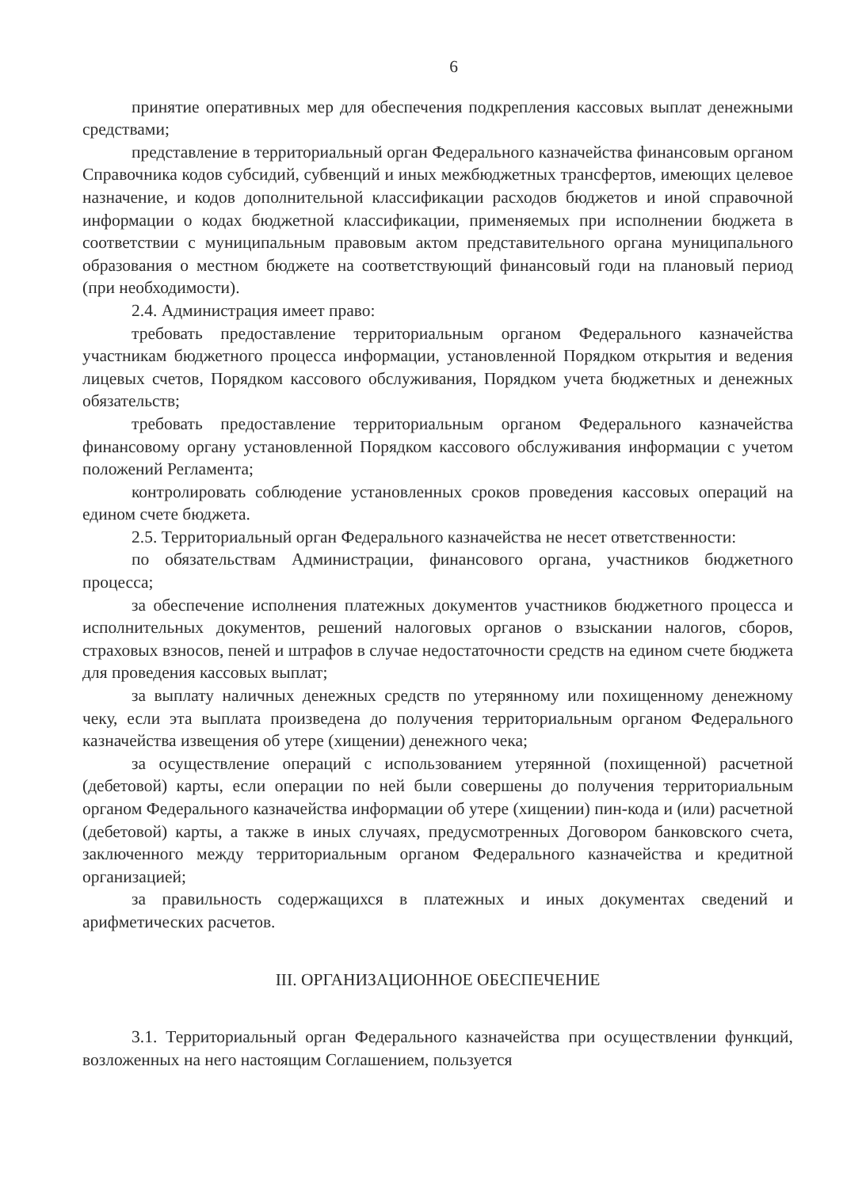6
принятие оперативных мер для обеспечения подкрепления кассовых выплат денежными средствами;
представление в территориальный орган Федерального казначейства финансовым органом Справочника кодов субсидий, субвенций и иных межбюджетных трансфертов, имеющих целевое назначение, и кодов дополнительной классификации расходов бюджетов и иной справочной информации о кодах бюджетной классификации, применяемых при исполнении бюджета в соответствии с муниципальным правовым актом представительного органа муниципального образования о местном бюджете на соответствующий финансовый годи на плановый период (при необходимости).
2.4. Администрация имеет право:
требовать предоставление территориальным органом Федерального казначейства участникам бюджетного процесса информации, установленной Порядком открытия и ведения лицевых счетов, Порядком кассового обслуживания, Порядком учета бюджетных и денежных обязательств;
требовать предоставление территориальным органом Федерального казначейства финансовому органу установленной Порядком кассового обслуживания информации с учетом положений Регламента;
контролировать соблюдение установленных сроков проведения кассовых операций на едином счете бюджета.
2.5. Территориальный орган Федерального казначейства не несет ответственности:
по обязательствам Администрации, финансового органа, участников бюджетного процесса;
за обеспечение исполнения платежных документов участников бюджетного процесса и исполнительных документов, решений налоговых органов о взыскании налогов, сборов, страховых взносов, пеней и штрафов в случае недостаточности средств на едином счете бюджета для проведения кассовых выплат;
за выплату наличных денежных средств по утерянному или похищенному денежному чеку, если эта выплата произведена до получения территориальным органом Федерального казначейства извещения об утере (хищении) денежного чека;
за осуществление операций с использованием утерянной (похищенной) расчетной (дебетовой) карты, если операции по ней были совершены до получения территориальным органом Федерального казначейства информации об утере (хищении) пин-кода и (или) расчетной (дебетовой) карты, а также в иных случаях, предусмотренных Договором банковского счета, заключенного между территориальным органом Федерального казначейства и кредитной организацией;
за правильность содержащихся в платежных и иных документах сведений и арифметических расчетов.
III. ОРГАНИЗАЦИОННОЕ ОБЕСПЕЧЕНИЕ
3.1. Территориальный орган Федерального казначейства при осуществлении функций, возложенных на него настоящим Соглашением, пользуется